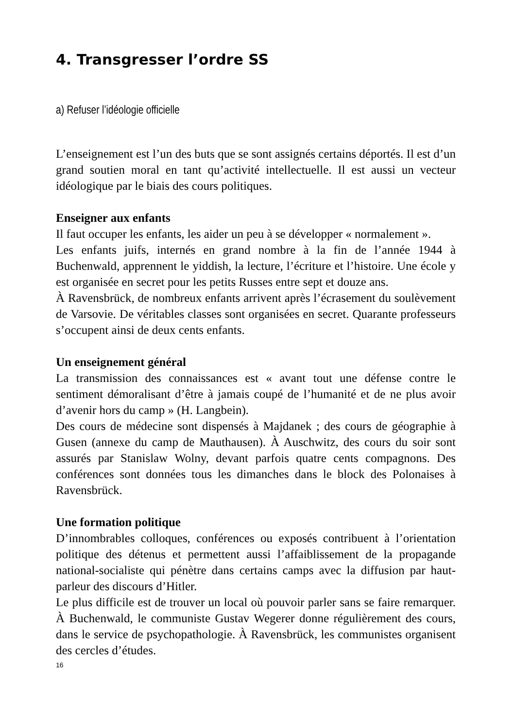4. Transgresser l’ordre SS
a) Refuser l’idéologie officielle
L’enseignement est l’un des buts que se sont assignés certains déportés. Il est d’un grand soutien moral en tant qu’activité intellectuelle. Il est aussi un vecteur idéologique par le biais des cours politiques.
Enseigner aux enfants
Il faut occuper les enfants, les aider un peu à se développer « normalement ».
Les enfants juifs, internés en grand nombre à la fin de l’année 1944 à Buchenwald, apprennent le yiddish, la lecture, l’écriture et l’histoire. Une école y est organisée en secret pour les petits Russes entre sept et douze ans.
À Ravensbrück, de nombreux enfants arrivent après l’écrasement du soulèvement de Varsovie. De véritables classes sont organisées en secret. Quarante professeurs s’occupent ainsi de deux cents enfants.
Un enseignement général
La transmission des connaissances est « avant tout une défense contre le sentiment démoralisant d’être à jamais coupé de l’humanité et de ne plus avoir d’avenir hors du camp » (H. Langbein).
Des cours de médecine sont dispensés à Majdanek ; des cours de géographie à Gusen (annexe du camp de Mauthausen). À Auschwitz, des cours du soir sont assurés par Stanislaw Wolny, devant parfois quatre cents compagnons. Des conférences sont données tous les dimanches dans le block des Polonaises à Ravensbrück.
Une formation politique
D’innombrables colloques, conférences ou exposés contribuent à l’orientation politique des détenus et permettent aussi l’affaiblissement de la propagande national-socialiste qui pénètre dans certains camps avec la diffusion par haut-parleur des discours d’Hitler.
Le plus difficile est de trouver un local où pouvoir parler sans se faire remarquer. À Buchenwald, le communiste Gustav Wegerer donne régulièrement des cours, dans le service de psychopathologie. À Ravensbrück, les communistes organisent des cercles d’études.
16